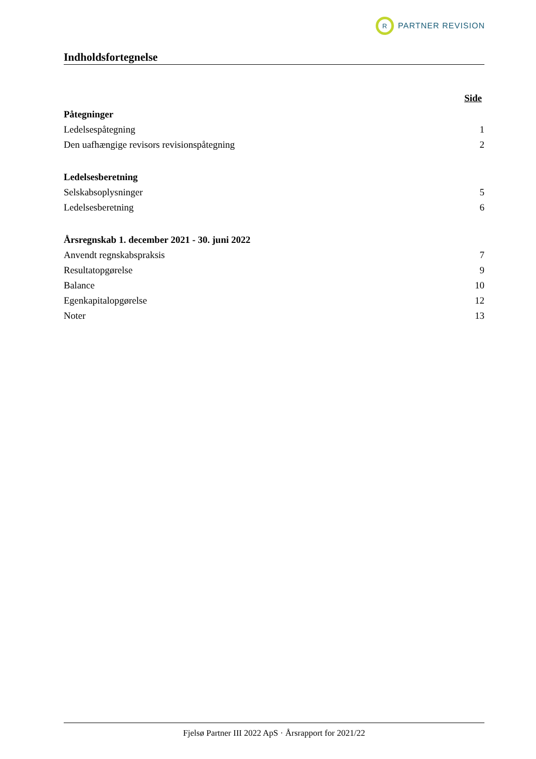R
PARTNER REVISION
Indholdsfortegnelse
Side
Påtegninger
Ledelsespåtegning 1
Den uafhængige revisors revisionspåtegning 2
Ledelsesberetning
Selskabsoplysninger 5
Ledelsesberetning 6
Årsregnskab 1. december 2021 - 30. juni 2022
Anvendt regnskabspraksis 7
Resultatopgørelse 9
Balance 10
Egenkapitalopgørelse 12
Noter 13
Fjelsø Partner III 2022 ApS · Årsrapport for 2021/22